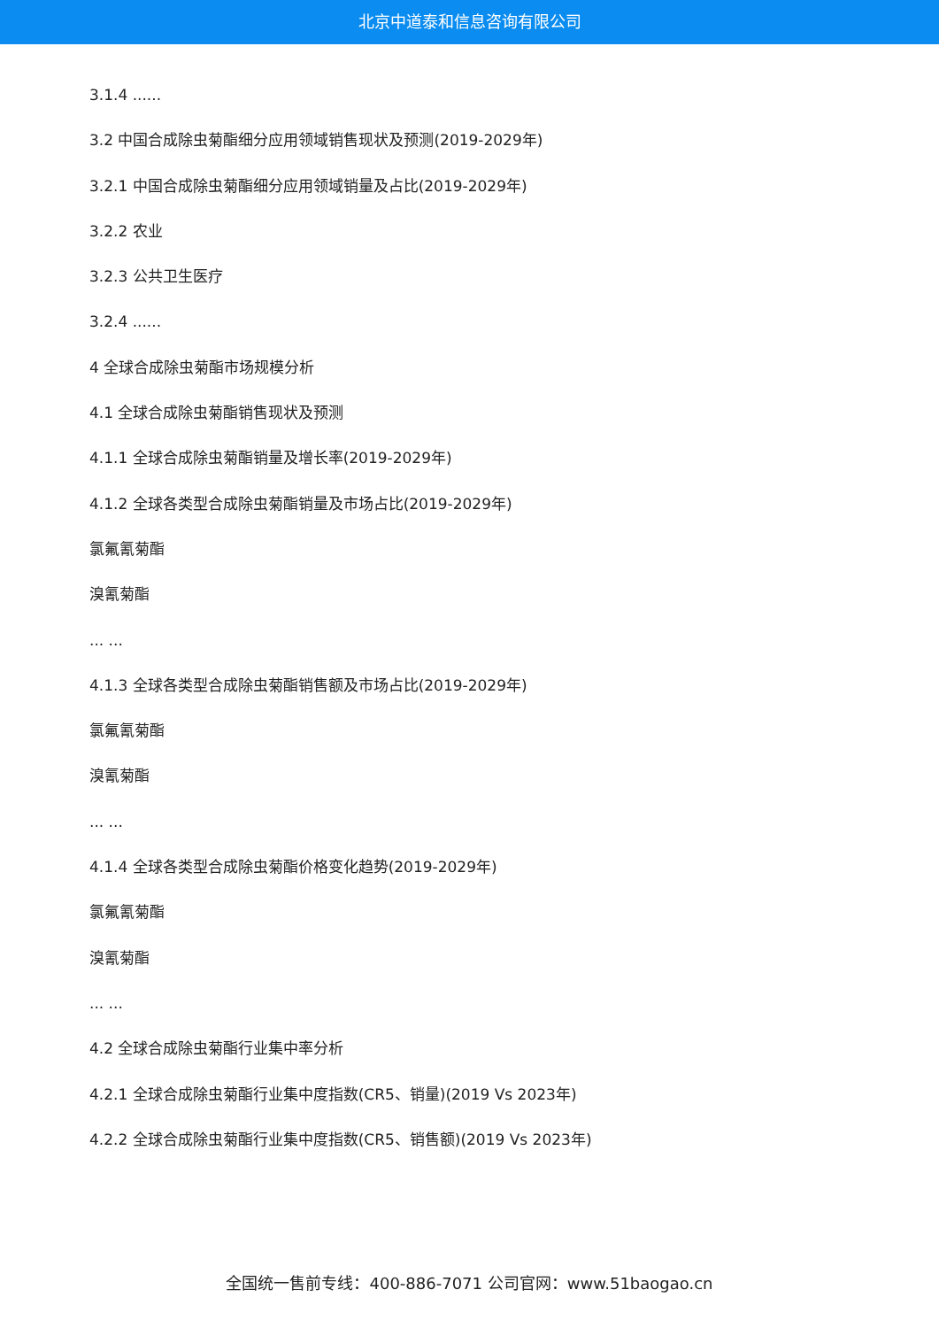北京中道泰和信息咨询有限公司
3.1.4 ......
3.2 中国合成除虫菊酯细分应用领域销售现状及预测(2019-2029年)
3.2.1 中国合成除虫菊酯细分应用领域销量及占比(2019-2029年)
3.2.2 农业
3.2.3 公共卫生医疗
3.2.4 ......
4 全球合成除虫菊酯市场规模分析
4.1 全球合成除虫菊酯销售现状及预测
4.1.1 全球合成除虫菊酯销量及增长率(2019-2029年)
4.1.2 全球各类型合成除虫菊酯销量及市场占比(2019-2029年)
氯氟氰菊酯
溴氰菊酯
... ...
4.1.3 全球各类型合成除虫菊酯销售额及市场占比(2019-2029年)
氯氟氰菊酯
溴氰菊酯
... ...
4.1.4 全球各类型合成除虫菊酯价格变化趋势(2019-2029年)
氯氟氰菊酯
溴氰菊酯
... ...
4.2 全球合成除虫菊酯行业集中率分析
4.2.1 全球合成除虫菊酯行业集中度指数(CR5、销量)(2019 Vs 2023年)
4.2.2 全球合成除虫菊酯行业集中度指数(CR5、销售额)(2019 Vs 2023年)
全国统一售前专线：400-886-7071 公司官网：www.51baogao.cn